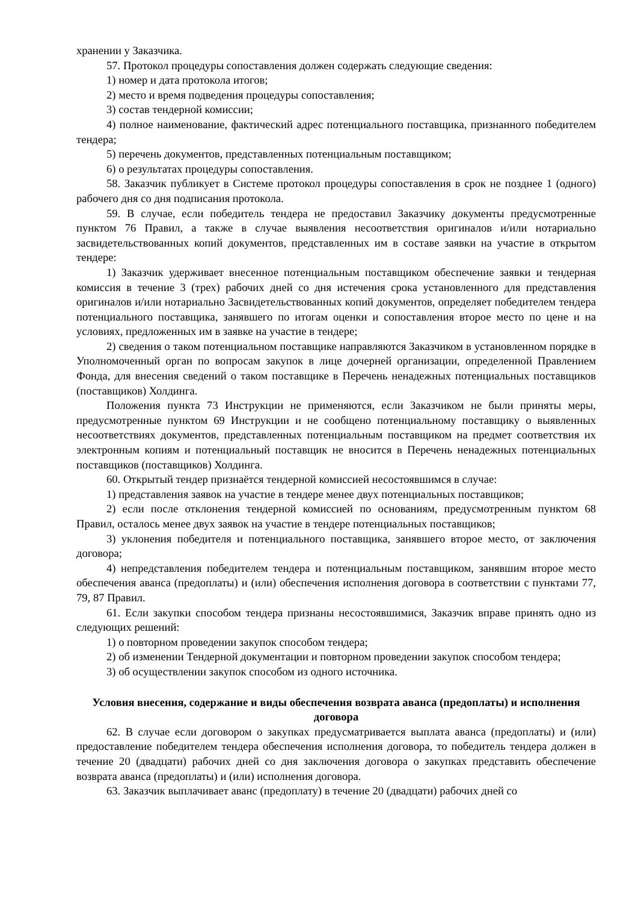хранении у Заказчика.
57. Протокол процедуры сопоставления должен содержать следующие сведения:
1) номер и дата протокола итогов;
2) место и время подведения процедуры сопоставления;
3) состав тендерной комиссии;
4) полное наименование, фактический адрес потенциального поставщика, признанного победителем тендера;
5) перечень документов, представленных потенциальным поставщиком;
6) о результатах процедуры сопоставления.
58. Заказчик публикует в Системе протокол процедуры сопоставления в срок не позднее 1 (одного) рабочего дня со дня подписания протокола.
59. В случае, если победитель тендера не предоставил Заказчику документы предусмотренные пунктом 76 Правил, а также в случае выявления несоответствия оригиналов и/или нотариально засвидетельствованных копий документов, представленных им в составе заявки на участие в открытом тендере:
1) Заказчик удерживает внесенное потенциальным поставщиком обеспечение заявки и тендерная комиссия в течение 3 (трех) рабочих дней со дня истечения срока установленного для представления оригиналов и/или нотариально Засвидетельствованных копий документов, определяет победителем тендера потенциального поставщика, занявшего по итогам оценки и сопоставления второе место по цене и на условиях, предложенных им в заявке на участие в тендере;
2) сведения о таком потенциальном поставщике направляются Заказчиком в установленном порядке в Уполномоченный орган по вопросам закупок в лице дочерней организации, определенной Правлением Фонда, для внесения сведений о таком поставщике в Перечень ненадежных потенциальных поставщиков (поставщиков) Холдинга.
Положения пункта 73 Инструкции не применяются, если Заказчиком не были приняты меры, предусмотренные пунктом 69 Инструкции и не сообщено потенциальному поставщику о выявленных несоответствиях документов, представленных потенциальным поставщиком на предмет соответствия их электронным копиям и потенциальный поставщик не вносится в Перечень ненадежных потенциальных поставщиков (поставщиков) Холдинга.
60. Открытый тендер признаётся тендерной комиссией несостоявшимся в случае:
1) представления заявок на участие в тендере менее двух потенциальных поставщиков;
2) если после отклонения тендерной комиссией по основаниям, предусмотренным пунктом 68 Правил, осталось менее двух заявок на участие в тендере потенциальных поставщиков;
3) уклонения победителя и потенциального поставщика, занявшего второе место, от заключения договора;
4) непредставления победителем тендера и потенциальным поставщиком, занявшим второе место обеспечения аванса (предоплаты) и (или) обеспечения исполнения договора в соответствии с пунктами 77, 79, 87 Правил.
61. Если закупки способом тендера признаны несостоявшимися, Заказчик вправе принять одно из следующих решений:
1) о повторном проведении закупок способом тендера;
2) об изменении Тендерной документации и повторном проведении закупок способом тендера;
3) об осуществлении закупок способом из одного источника.
Условия внесения, содержание и виды обеспечения возврата аванса (предоплаты) и исполнения договора
62. В случае если договором о закупках предусматривается выплата аванса (предоплаты) и (или) предоставление победителем тендера обеспечения исполнения договора, то победитель тендера должен в течение 20 (двадцати) рабочих дней со дня заключения договора о закупках представить обеспечение возврата аванса (предоплаты) и (или) исполнения договора.
63. Заказчик выплачивает аванс (предоплату) в течение 20 (двадцати) рабочих дней со